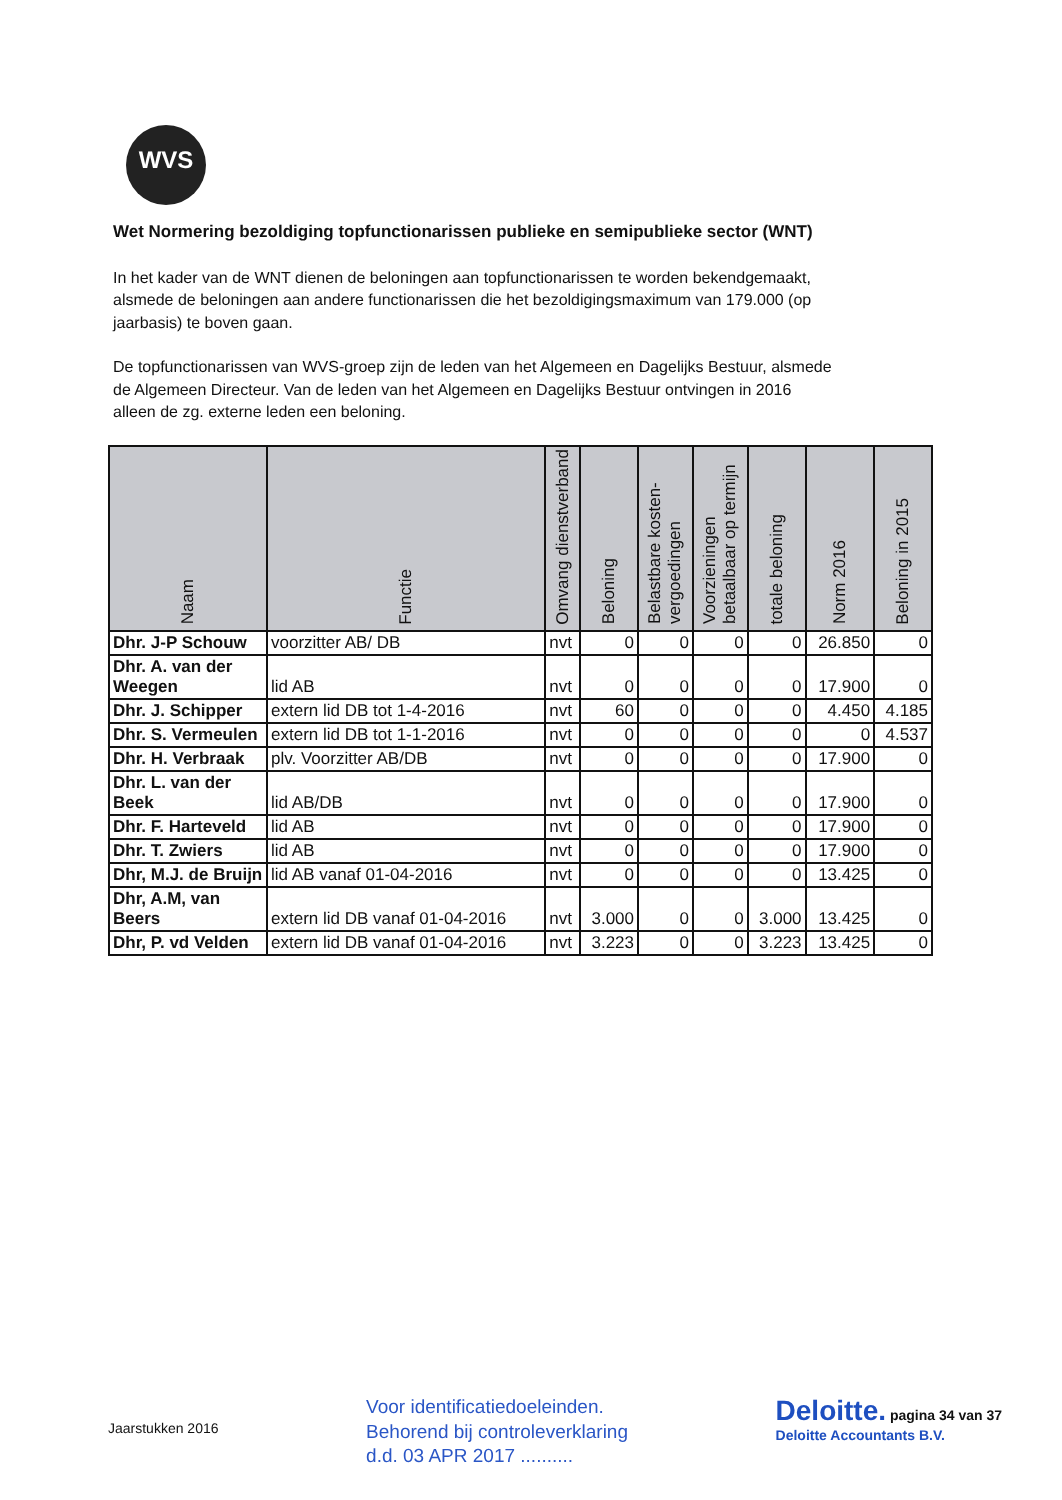WVS
Wet Normering bezoldiging topfunctionarissen publieke en semipublieke sector (WNT)
In het kader van de WNT dienen de beloningen aan topfunctionarissen te worden bekendgemaakt, alsmede de beloningen aan andere functionarissen die het bezoldigingsmaximum van 179.000 (op jaarbasis) te boven gaan.
De topfunctionarissen van WVS-groep zijn de leden van het Algemeen en Dagelijks Bestuur, alsmede de Algemeen Directeur. Van de leden van het Algemeen en Dagelijks Bestuur ontvingen in 2016 alleen de zg. externe leden een beloning.
| Naam | Functie | Omvang dienstverband | Beloning | Belastbare kosten-vergoedingen | Voorzieningen betaalbaar op termijn | totale beloning | Norm 2016 | Beloning in 2015 |
| --- | --- | --- | --- | --- | --- | --- | --- | --- |
| Dhr. J-P Schouw | voorzitter AB/ DB | nvt | 0 | 0 | 0 | 0 | 26.850 | 0 |
| Dhr. A. van der Weegen | lid AB | nvt | 0 | 0 | 0 | 0 | 17.900 | 0 |
| Dhr. J. Schipper | extern lid DB tot 1-4-2016 | nvt | 60 | 0 | 0 | 0 | 4.450 | 4.185 |
| Dhr. S. Vermeulen | extern lid DB tot 1-1-2016 | nvt | 0 | 0 | 0 | 0 | 0 | 4.537 |
| Dhr. H. Verbraak | plv. Voorzitter AB/DB | nvt | 0 | 0 | 0 | 0 | 17.900 | 0 |
| Dhr. L. van der Beek | lid AB/DB | nvt | 0 | 0 | 0 | 0 | 17.900 | 0 |
| Dhr. F. Harteveld | lid AB | nvt | 0 | 0 | 0 | 0 | 17.900 | 0 |
| Dhr. T. Zwiers | lid AB | nvt | 0 | 0 | 0 | 0 | 17.900 | 0 |
| Dhr, M.J. de Bruijn | lid AB vanaf 01-04-2016 | nvt | 0 | 0 | 0 | 0 | 13.425 | 0 |
| Dhr, A.M, van Beers | extern lid DB vanaf 01-04-2016 | nvt | 3.000 | 0 | 0 | 3.000 | 13.425 | 0 |
| Dhr, P. vd Velden | extern lid DB vanaf 01-04-2016 | nvt | 3.223 | 0 | 0 | 3.223 | 13.425 | 0 |
Jaarstukken 2016
Voor identificatiedoeleinden.
Behorend bij controleverklaring
d.d. 03 APR 2017 ..........
Deloitte. pagina 34 van 37
Deloitte Accountants B.V.